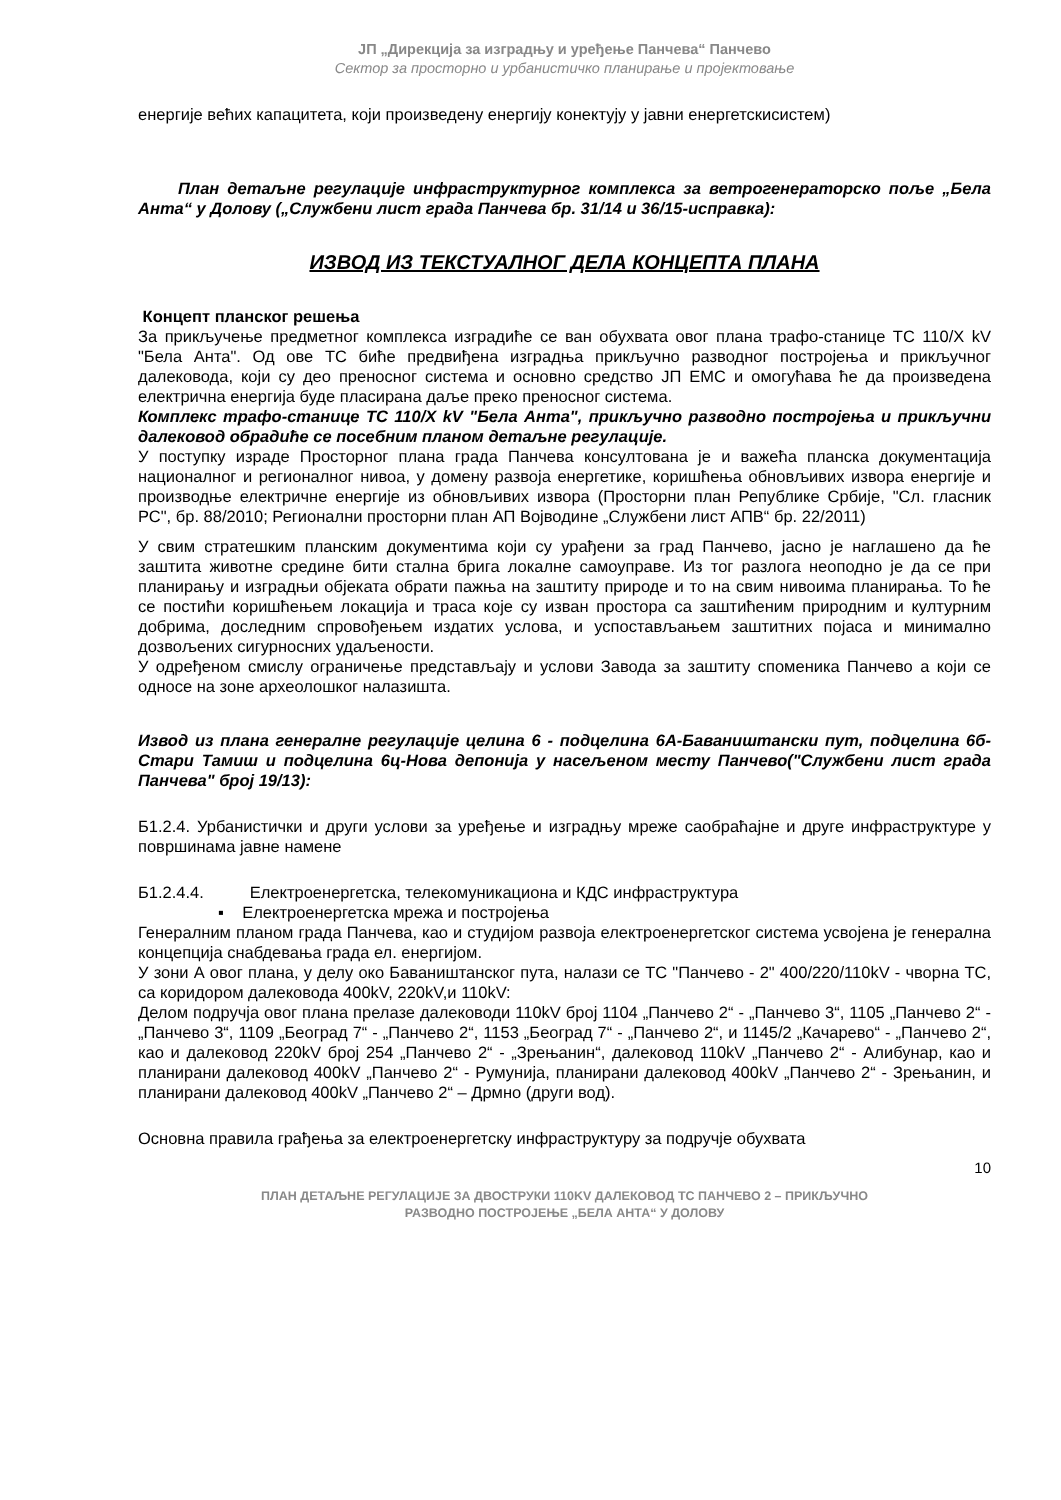ЈП „Дирекција за изградњу и уређење Панчева“ Панчево
Сектор за просторно и урбанистичко планирање и пројектовање
енергије већих капацитета, који произведену енергију конектују у јавни енергетскисистем)
План детаљне регулације инфраструктурног комплекса за ветрогенераторско поље „Бела Анта“ у Долову („Службени лист града Панчева бр. 31/14 и 36/15-исправка):
ИЗВОД ИЗ ТЕКСТУАЛНОГ ДЕЛА КОНЦЕПТА ПЛАНА
Концепт планског решења
За прикључење предметног комплекса изградиће се ван обухвата овог плана трафо-станице ТС 110/X kV "Бела Анта". Од ове ТС биће предвиђена изградња прикључно разводног постројења и прикључног далековода, који су део преносног система и основно средство ЈП ЕМС и омогућава ће да произведена електрична енергија буде пласирана даље преко преносног система.
Комплекс трафо-станице ТС 110/X kV "Бела Анта", прикључно разводно постројења и прикључни далековод обрадиће се посебним планом детаљне регулације.
У поступку израде Просторног плана града Панчева консултована је и важећа планска документација националног и регионалног нивоа, у домену развоја енергетике, коришћења обновљивих извора енергије и производње електричне енергије из обновљивих извора (Просторни план Републике Србије, "Сл. гласник РС", бр. 88/2010; Регионални просторни план АП Војводине „Службени лист АПВ“ бр. 22/2011)
У свим стратешким планским документима који су урађени за град Панчево, јасно је наглашено да ће заштита животне средине бити стална брига локалне самоуправе. Из тог разлога неоподно је да се при планирању и изградњи објеката обрати пажња на заштиту природе и то на свим нивоима планирања. То ће се постићи коришћењем локација и траса које су изван простора са заштићеним природним и културним добрима, доследним спровођењем издатих услова, и успостављањем заштитних појаса и минимално дозвољених сигурносних удаљености.
У одређеном смислу ограничење представљају и услови Завода за заштиту споменика Панчево а који се односе на зоне археолошког налазишта.
Извод из плана генералне регулације целина 6 - подцелина 6А-Баваништански пут, подцелина 6б- Стари Тамиш и подцелина 6ц-Нова депонија у насељеном месту Панчево("Службени лист града Панчева" број 19/13):
Б1.2.4. Урбанистички и други услови за уређење и изградњу мреже саобраћајне и друге инфраструктуре у површинама јавне намене
Б1.2.4.4. Електроенергетска, телекомуникациона и КДС инфраструктура
▪ Електроенергетска мрежа и постројења
Генералним планом града Панчева, као и студијом развоја електроенергетског система усвојена је генерална концепција снабдевања града ел. енергијом.
У зони А овог плана, у делу око Баваништанског пута, налази се ТС "Панчево - 2" 400/220/110kV - чворна ТС, са коридором далековода 400kV, 220kV,и 110kV:
Делом подручја овог плана прелазе далеководи 110kV број 1104 „Панчево 2“ - „Панчево 3“, 1105 „Панчево 2“ - „Панчево 3“, 1109 „Београд 7“ - „Панчево 2“, 1153 „Београд 7“ - „Панчево 2“, и 1145/2 „Качарево“ - „Панчево 2“, као и далековод 220kV број 254 „Панчево 2“ - „Зрењанин“, далековод 110kV „Панчево 2“ - Алибунар, као и планирани далековод 400kV „Панчево 2“ - Румунија, планирани далековод 400kV „Панчево 2“ - Зрењанин, и планирани далековод 400kV „Панчево 2“ – Дрмно (други вод).
Основна правила грађења за електроенергетску инфраструктуру за подручје обухвата
10
ПЛАН ДЕТАЉНЕ РЕГУЛАЦИЈЕ ЗА ДВОСТРУКИ 110KV ДАЛЕКОВОД ТС ПАНЧЕВО 2 – ПРИКЉУЧНО
РАЗВОДНО ПОСТРОЈЕЊЕ „БЕЛА АНТА“ У ДОЛОВУ